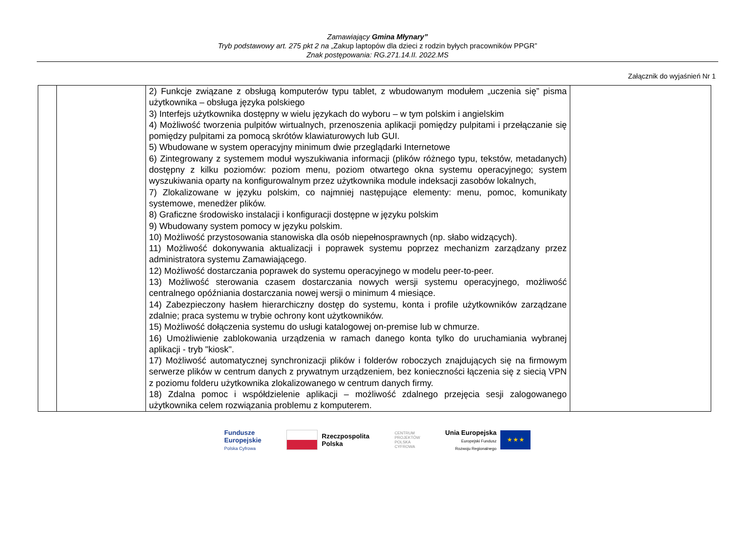Zamawiający Gmina Młynary”
Tryb podstawowy art. 275 pkt 2 na „Zakup laptopów dla dzieci z rodzin byłych pracowników PPGR”
Znak postępowania: RG.271.14.II. 2022.MS
Załącznik do wyjaśnień Nr 1
| | | 2) Funkcje związane z obsługą komputerów typu tablet, z wbudowanym modułem „uczenia się” pisma użytkownika – obsługa języka polskiego 3) Interfejs użytkownika dostępny w wielu językach do wyboru – w tym polskim i angielskim 4) Możliwość tworzenia pulpitów wirtualnych, przenoszenia aplikacji pomiędzy pulpitami i przełączanie się pomiędzy pulpitami za pomocą skrótów klawiaturowych lub GUI. 5) Wbudowane w system operacyjny minimum dwie przeglądarki Internetowe 6) Zintegrowany z systemem moduł wyszukiwania informacji (plików różnego typu, tekstów, metadanych) dostępny z kilku poziomów: poziom menu, poziom otwartego okna systemu operacyjnego; system wyszukiwania oparty na konfigurowalnym przez użytkownika module indeksacji zasobów lokalnych, 7) Zlokalizowane w języku polskim, co najmniej następujące elementy: menu, pomoc, komunikaty systemowe, menedżer plików. 8) Graficzne środowisko instalacji i konfiguracji dostępne w języku polskim 9) Wbudowany system pomocy w języku polskim. 10) Możliwość przystosowania stanowiska dla osób niepełnosprawnych (np. słabo widzących). 11) Możliwość dokonywania aktualizacji i poprawek systemu poprzez mechanizm zarządzany przez administratora systemu Zamawiającego. 12) Możliwość dostarczania poprawek do systemu operacyjnego w modelu peer-to-peer. 13) Możliwość sterowania czasem dostarczania nowych wersji systemu operacyjnego, możliwość centralnego opóźniania dostarczania nowej wersji o minimum 4 miesiące. 14) Zabezpieczony hasłem hierarchiczny dostęp do systemu, konta i profile użytkowników zarządzane zdalnie; praca systemu w trybie ochrony kont użytkowników. 15) Możliwość dołączenia systemu do usługi katalogowej on-premise lub w chmurze. 16) Umożliwienie zablokowania urządzenia w ramach danego konta tylko do uruchamiania wybranej aplikacji - tryb "kiosk". 17) Możliwość automatycznej synchronizacji plików i folderów roboczych znajdujących się na firmowym serwerze plików w centrum danych z prywatnym urządzeniem, bez konieczności łączenia się z siecią VPN z poziomu folderu użytkownika zlokalizowanego w centrum danych firmy. 18) Zdalna pomoc i współdzielenie aplikacji – możliwość zdalnego przejęcia sesji zalogowanego użytkownika celem rozwiązania problemu z komputerem. | |
Fundusze
Europejskie
Polska Cyfrowa
Rzeczpospolita
Polska
CENTRUM
PROJEKTÓW
POLSKA
CYFROWA
Unia Europejska
Europejski Fundusz
Rozwoju Regionalnego ★ ★ ★